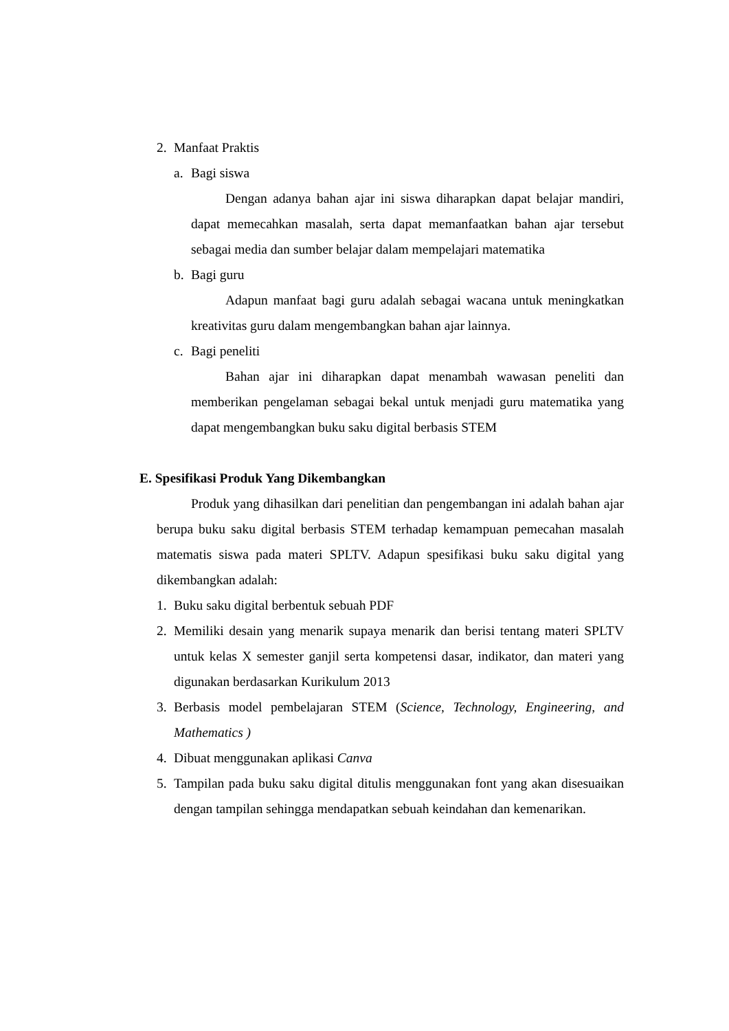2. Manfaat Praktis
a. Bagi siswa
Dengan adanya bahan ajar ini siswa diharapkan dapat belajar mandiri, dapat memecahkan masalah, serta dapat memanfaatkan bahan ajar tersebut sebagai media dan sumber belajar dalam mempelajari matematika
b. Bagi guru
Adapun manfaat bagi guru adalah sebagai wacana untuk meningkatkan kreativitas guru dalam mengembangkan bahan ajar lainnya.
c. Bagi peneliti
Bahan ajar ini diharapkan dapat menambah wawasan peneliti dan memberikan pengelaman sebagai bekal untuk menjadi guru matematika yang dapat mengembangkan buku saku digital berbasis STEM
E. Spesifikasi Produk Yang Dikembangkan
Produk yang dihasilkan dari penelitian dan pengembangan ini adalah bahan ajar berupa buku saku digital berbasis STEM terhadap kemampuan pemecahan masalah matematis siswa pada materi SPLTV. Adapun spesifikasi buku saku digital yang dikembangkan adalah:
1. Buku saku digital berbentuk sebuah PDF
2. Memiliki desain yang menarik supaya menarik dan berisi tentang materi SPLTV untuk kelas X semester ganjil serta kompetensi dasar, indikator, dan materi yang digunakan berdasarkan Kurikulum 2013
3. Berbasis model pembelajaran STEM (Science, Technology, Engineering, and Mathematics )
4. Dibuat menggunakan aplikasi Canva
5. Tampilan pada buku saku digital ditulis menggunakan font yang akan disesuaikan dengan tampilan sehingga mendapatkan sebuah keindahan dan kemenarikan.